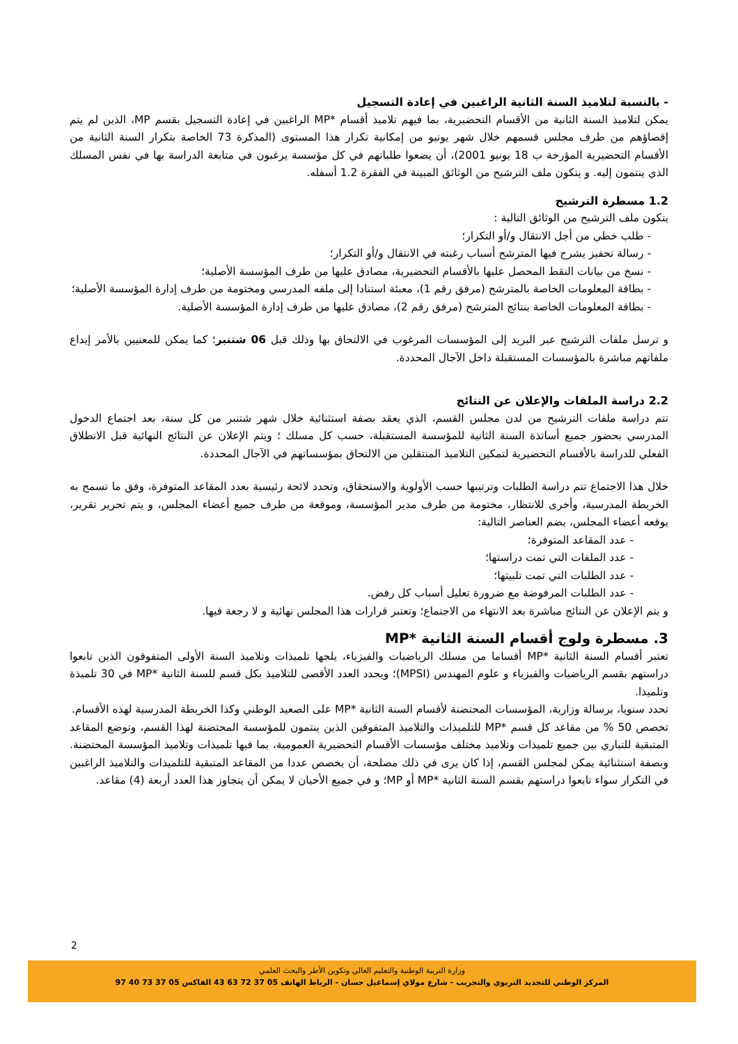- بالنسبة لتلاميذ السنة الثانية الراغبين في إعادة التسجيل
يمكن لتلاميذ السنة الثانية من الأقسام التحضيرية، بما فيهم تلاميذ أقسام *MP الراغبين في إعادة التسجيل بقسم MP، الذين لم يتم إقصاؤهم من طرف مجلس قسمهم خلال شهر يونيو من إمكانية تكرار هذا المستوى (المذكرة 73 الخاصة بتكرار السنة الثانية من الأقسام التحضيرية المؤرخة ب 18 يونيو 2001)، أن يضعوا طلباتهم في كل مؤسسة يرغبون في متابعة الدراسة بها في نفس المسلك الذي ينتمون إليه. و يتكون ملف الترشيح من الوثائق المبينة في الفقرة 1.2 أسفله.
1.2 مسطرة الترشيح
يتكون ملف الترشيح من الوثائق التالية :
- طلب خطي من أجل الانتقال و/أو التكرار؛
- رسالة تحفيز يشرح فيها المترشح أسباب رغبته في الانتقال و/أو التكرار؛
- نسخ من بيانات النقط المحصل عليها بالأقسام التحضيرية، مصادق عليها من طرف المؤسسة الأصلية؛
- بطاقة المعلومات الخاصة بالمترشح (مرفق رقم 1)، معبئة استنادا إلى ملفه المدرسي ومختومة من طرف إدارة المؤسسة الأصلية؛
- بطاقة المعلومات الخاصة بنتائج المترشح (مرفق رقم 2)، مصادق عليها من طرف إدارة المؤسسة الأصلية.
و ترسل ملفات الترشيح عبر البريد إلى المؤسسات المرغوب في الالتحاق بها وذلك قبل 06 شتنبر؛ كما يمكن للمعنيين بالأمر إيداع ملفاتهم مباشرة بالمؤسسات المستقبلة داخل الآجال المحددة.
2.2 دراسة الملفات والإعلان عن النتائج
تتم دراسة ملفات الترشيح من لدن مجلس القسم، الذي يعقد بصفة استثنائية خلال شهر شتنبر من كل سنة، بعد اجتماع الدخول المدرسي بحضور جميع أساتذة السنة الثانية للمؤسسة المستقبلة، حسب كل مسلك ؛ ويتم الإعلان عن النتائج النهائية قبل الانطلاق الفعلي للدراسة بالأقسام التحضيرية لتمكين التلاميذ المنتقلين من الالتحاق بمؤسساتهم في الآجال المحددة.
خلال هذا الاجتماع تتم دراسة الطلبات وترتيبها حسب الأولوية والاستحقاق، وتحدد لائحة رئيسية بعدد المقاعد المتوفرة، وفق ما تسمح به الخريطة المدرسية، وأخرى للانتظار، مختومة من طرف مدير المؤسسة، وموقعة من طرف جميع أعضاء المجلس، و يتم تحرير تقرير، يوقعه أعضاء المجلس، يضم العناصر التالية:
- عدد المقاعد المتوفرة؛
- عدد الملفات التي تمت دراستها؛
- عدد الطلبات التي تمت تلبيتها؛
- عدد الطلبات المرفوضة مع ضرورة تعليل أسباب كل رفض.
و يتم الإعلان عن النتائج مباشرة بعد الانتهاء من الاجتماع؛ وتعتبر قرارات هذا المجلس نهائية و لا رجعة فيها.
3. مسطرة ولوج أقسام السنة الثانية *MP
تعتبر أقسام السنة الثانية *MP أقساما من مسلك الرياضيات والفيزياء، يلجها تلميذات وتلاميذ السنة الأولى المتفوقون الذين تابعوا دراستهم بقسم الرياضيات والفيزياء و علوم المهندس (MPSI)؛ ويحدد العدد الأقصى للتلاميذ بكل قسم للسنة الثانية *MP في 30 تلميذة وتلميذا.
تحدد سنويا، برسالة وزارية، المؤسسات المحتضنة لأقسام السنة الثانية *MP على الصعيد الوطني وكذا الخريطة المدرسية لهذه الأقسام.
تخصص 50 % من مقاعد كل قسم *MP للتلميذات والتلاميذ المتفوقين الذين ينتمون للمؤسسة المحتضنة لهذا القسم، وتوضع المقاعد المتبقية للتباري بين جميع تلميذات وتلاميذ مختلف مؤسسات الأقسام التحضيرية العمومية، بما فيها تلميذات وتلاميذ المؤسسة المحتضنة. وبصفة استثنائية يمكن لمجلس القسم، إذا كان يرى في ذلك مصلحة، أن يخصص عددا من المقاعد المتبقية للتلميذات والتلاميذ الراغبين في التكرار سواء تابعوا دراستهم بقسم السنة الثانية *MP أو MP؛ و في جميع الأحيان لا يمكن أن يتجاوز هذا العدد أربعة (4) مقاعد.
2
وزارة التربية الوطنية والتعليم العالي وتكوين الأطر والبحث العلمي
المركز الوطني للتجديد التربوي والتجريب - شارع مولاي إسماعيل حسان - الرباط الهاتف 05 37 72 63 43 الفاكس 05 37 73 40 97